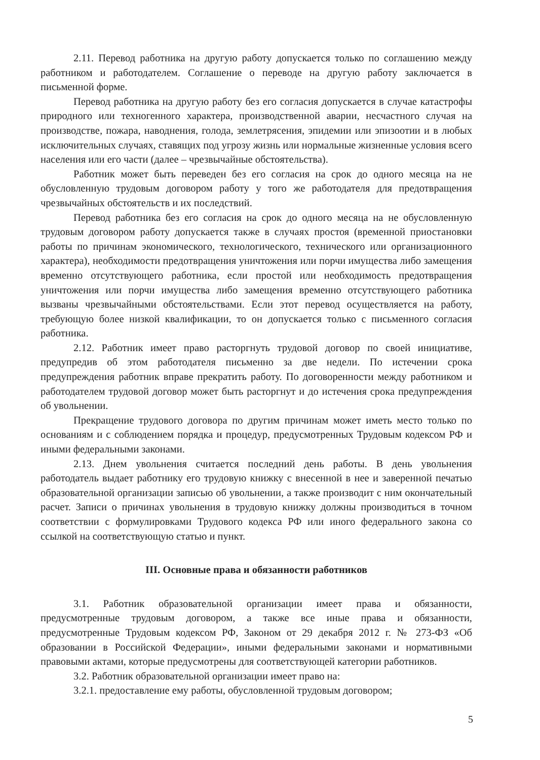2.11. Перевод работника на другую работу допускается только по соглашению между работником и работодателем. Соглашение о переводе на другую работу заключается в письменной форме.
Перевод работника на другую работу без его согласия допускается в случае катастрофы природного или техногенного характера, производственной аварии, несчастного случая на производстве, пожара, наводнения, голода, землетрясения, эпидемии или эпизоотии и в любых исключительных случаях, ставящих под угрозу жизнь или нормальные жизненные условия всего населения или его части (далее – чрезвычайные обстоятельства).
Работник может быть переведен без его согласия на срок до одного месяца на не обусловленную трудовым договором работу у того же работодателя для предотвращения чрезвычайных обстоятельств и их последствий.
Перевод работника без его согласия на срок до одного месяца на не обусловленную трудовым договором работу допускается также в случаях простоя (временной приостановки работы по причинам экономического, технологического, технического или организационного характера), необходимости предотвращения уничтожения или порчи имущества либо замещения временно отсутствующего работника, если простой или необходимость предотвращения уничтожения или порчи имущества либо замещения временно отсутствующего работника вызваны чрезвычайными обстоятельствами. Если этот перевод осуществляется на работу, требующую более низкой квалификации, то он допускается только с письменного согласия работника.
2.12. Работник имеет право расторгнуть трудовой договор по своей инициативе, предупредив об этом работодателя письменно за две недели. По истечении срока предупреждения работник вправе прекратить работу. По договоренности между работником и работодателем трудовой договор может быть расторгнут и до истечения срока предупреждения об увольнении.
Прекращение трудового договора по другим причинам может иметь место только по основаниям и с соблюдением порядка и процедур, предусмотренных Трудовым кодексом РФ и иными федеральными законами.
2.13. Днем увольнения считается последний день работы. В день увольнения работодатель выдает работнику его трудовую книжку с внесенной в нее и заверенной печатью образовательной организации записью об увольнении, а также производит с ним окончательный расчет. Записи о причинах увольнения в трудовую книжку должны производиться в точном соответствии с формулировками Трудового кодекса РФ или иного федерального закона со ссылкой на соответствующую статью и пункт.
III. Основные права и обязанности работников
3.1. Работник образовательной организации имеет права и обязанности, предусмотренные трудовым договором, а также все иные права и обязанности, предусмотренные Трудовым кодексом РФ, Законом от 29 декабря 2012 г. № 273-ФЗ «Об образовании в Российской Федерации», иными федеральными законами и нормативными правовыми актами, которые предусмотрены для соответствующей категории работников.
3.2. Работник образовательной организации имеет право на:
3.2.1. предоставление ему работы, обусловленной трудовым договором;
5